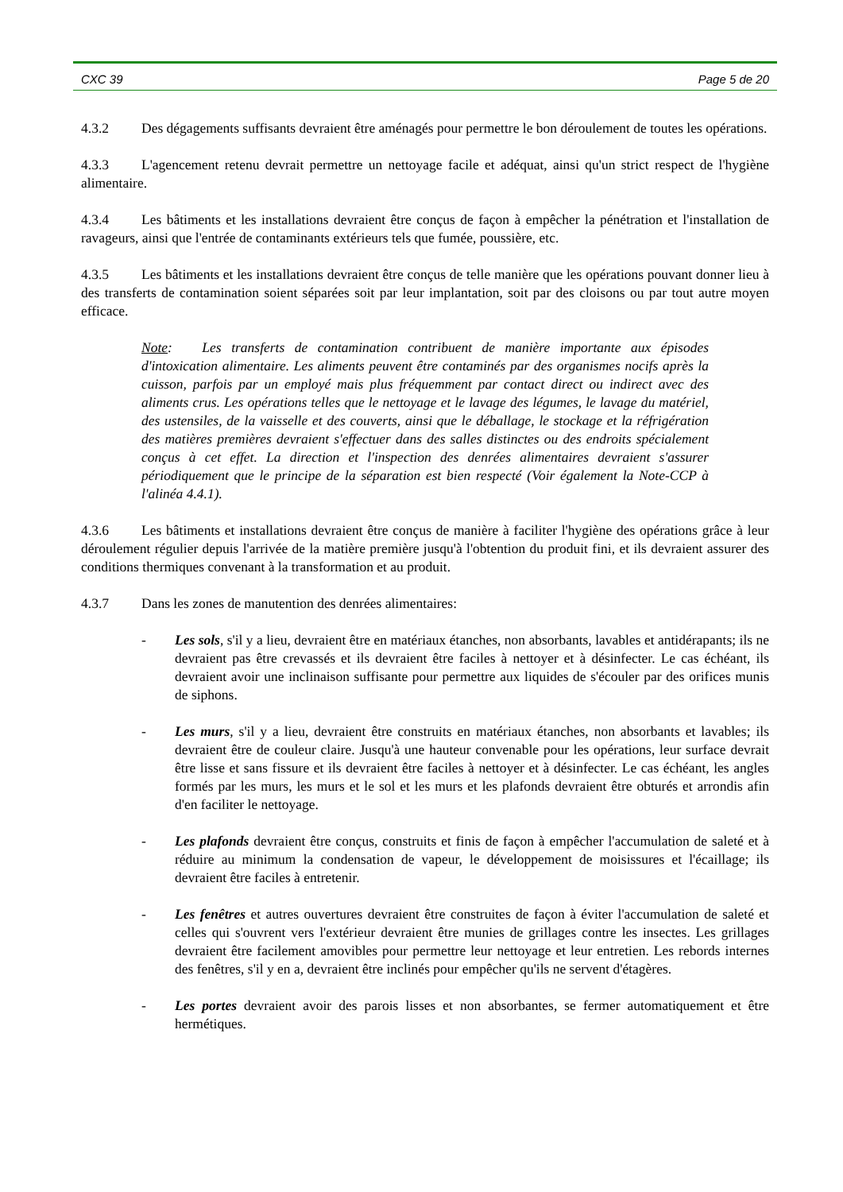CXC 39 Page 5 de 20
4.3.2 Des dégagements suffisants devraient être aménagés pour permettre le bon déroulement de toutes les opérations.
4.3.3 L'agencement retenu devrait permettre un nettoyage facile et adéquat, ainsi qu'un strict respect de l'hygiène alimentaire.
4.3.4 Les bâtiments et les installations devraient être conçus de façon à empêcher la pénétration et l'installation de ravageurs, ainsi que l'entrée de contaminants extérieurs tels que fumée, poussière, etc.
4.3.5 Les bâtiments et les installations devraient être conçus de telle manière que les opérations pouvant donner lieu à des transferts de contamination soient séparées soit par leur implantation, soit par des cloisons ou par tout autre moyen efficace.
Note: Les transferts de contamination contribuent de manière importante aux épisodes d'intoxication alimentaire. Les aliments peuvent être contaminés par des organismes nocifs après la cuisson, parfois par un employé mais plus fréquemment par contact direct ou indirect avec des aliments crus. Les opérations telles que le nettoyage et le lavage des légumes, le lavage du matériel, des ustensiles, de la vaisselle et des couverts, ainsi que le déballage, le stockage et la réfrigération des matières premières devraient s'effectuer dans des salles distinctes ou des endroits spécialement conçus à cet effet. La direction et l'inspection des denrées alimentaires devraient s'assurer périodiquement que le principe de la séparation est bien respecté (Voir également la Note-CCP à l'alinéa 4.4.1).
4.3.6 Les bâtiments et installations devraient être conçus de manière à faciliter l'hygiène des opérations grâce à leur déroulement régulier depuis l'arrivée de la matière première jusqu'à l'obtention du produit fini, et ils devraient assurer des conditions thermiques convenant à la transformation et au produit.
4.3.7 Dans les zones de manutention des denrées alimentaires:
- Les sols, s'il y a lieu, devraient être en matériaux étanches, non absorbants, lavables et antidérapants; ils ne devraient pas être crevassés et ils devraient être faciles à nettoyer et à désinfecter. Le cas échéant, ils devraient avoir une inclinaison suffisante pour permettre aux liquides de s'écouler par des orifices munis de siphons.
- Les murs, s'il y a lieu, devraient être construits en matériaux étanches, non absorbants et lavables; ils devraient être de couleur claire. Jusqu'à une hauteur convenable pour les opérations, leur surface devrait être lisse et sans fissure et ils devraient être faciles à nettoyer et à désinfecter. Le cas échéant, les angles formés par les murs, les murs et le sol et les murs et les plafonds devraient être obturés et arrondis afin d'en faciliter le nettoyage.
- Les plafonds devraient être conçus, construits et finis de façon à empêcher l'accumulation de saleté et à réduire au minimum la condensation de vapeur, le développement de moisissures et l'écaillage; ils devraient être faciles à entretenir.
- Les fenêtres et autres ouvertures devraient être construites de façon à éviter l'accumulation de saleté et celles qui s'ouvrent vers l'extérieur devraient être munies de grillages contre les insectes. Les grillages devraient être facilement amovibles pour permettre leur nettoyage et leur entretien. Les rebords internes des fenêtres, s'il y en a, devraient être inclinés pour empêcher qu'ils ne servent d'étagères.
- Les portes devraient avoir des parois lisses et non absorbantes, se fermer automatiquement et être hermétiques.